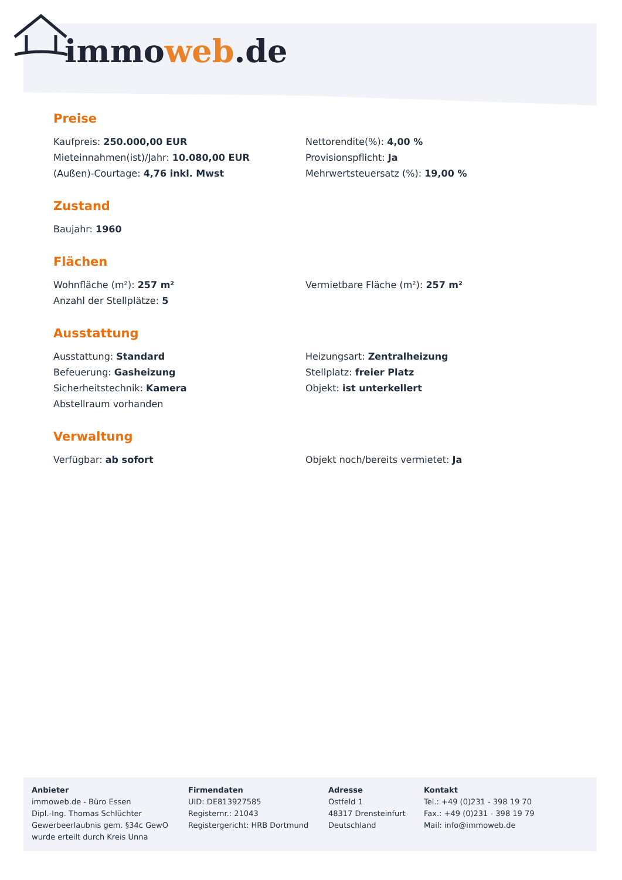immoweb.de
Preise
Kaufpreis: 250.000,00 EUR
Nettorendite(%): 4,00 %
Mieteinnahmen(ist)/Jahr: 10.080,00 EUR
Provisionspflicht: Ja
(Außen)-Courtage: 4,76 inkl. Mwst
Mehrwertsteuersatz (%): 19,00 %
Zustand
Baujahr: 1960
Flächen
Wohnfläche (m²): 257 m²
Vermietbare Fläche (m²): 257 m²
Anzahl der Stellplätze: 5
Ausstattung
Ausstattung: Standard
Heizungsart: Zentralheizung
Befeuerung: Gasheizung
Stellplatz: freier Platz
Sicherheitstechnik: Kamera
Objekt: ist unterkellert
Abstellraum vorhanden
Verwaltung
Verfügbar: ab sofort
Objekt noch/bereits vermietet: Ja
Anbieter
immoweb.de - Büro Essen
Dipl.-Ing. Thomas Schlüchter
Gewerbeerlaubnis gem. §34c GewO
wurde erteilt durch Kreis Unna
Firmendaten
UID: DE813927585
Registernr.: 21043
Registergericht: HRB Dortmund
Adresse
Ostfeld 1
48317 Drensteinfurt
Deutschland
Kontakt
Tel.: +49 (0)231 - 398 19 70
Fax.: +49 (0)231 - 398 19 79
Mail: info@immoweb.de